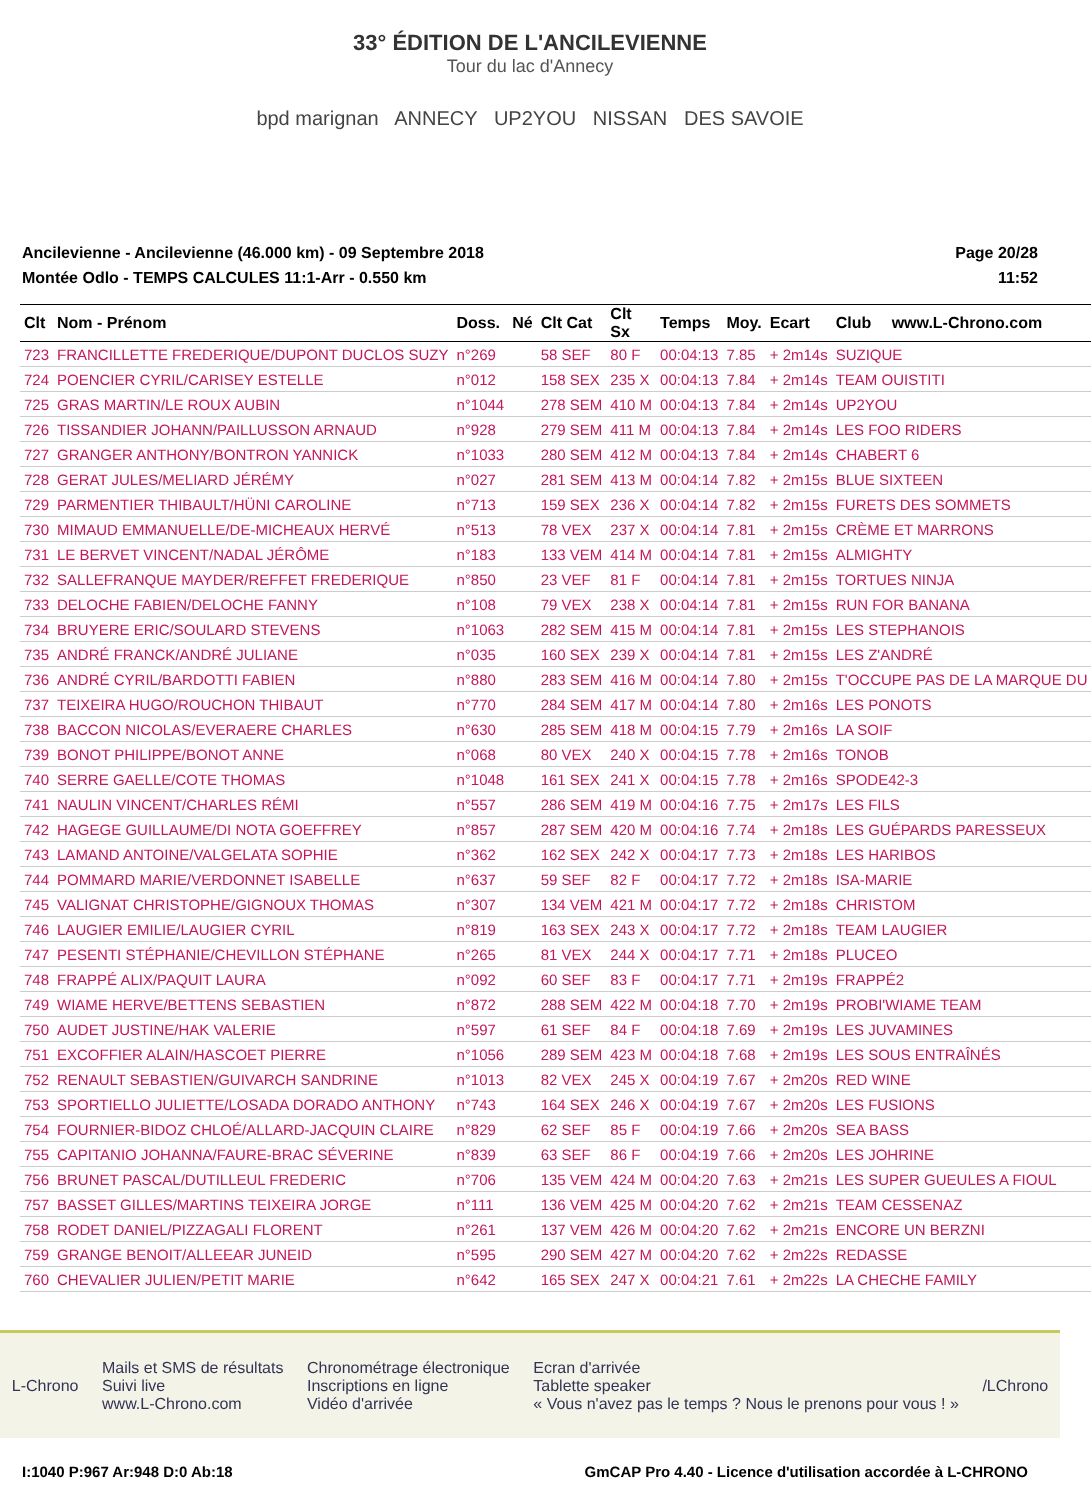33° ÉDITION DE L'ANCILEVIENNE
Tour du lac d'Annecy
bpd marignan ANNECY UP2YOU NISSAN DES SAVOIE
Ancilevienne - Ancilevienne (46.000 km) - 09 Septembre 2018
Montée Odlo - TEMPS CALCULES 11:1-Arr - 0.550 km
Page 20/28
11:52
| Clt | Nom - Prénom | Doss. | Né | Clt Cat | Clt Sx | Temps | Moy. | Ecart | Club | www.L-Chrono.com |
| --- | --- | --- | --- | --- | --- | --- | --- | --- | --- | --- |
| 723 | FRANCILLETTE FREDERIQUE/DUPONT DUCLOS SUZY | n°269 | | 58 SEF | 80 F | 00:04:13 | 7.85 | + 2m14s | SUZIQUE | |
| 724 | POENCIER CYRIL/CARISEY ESTELLE | n°012 | | 158 SEX | 235 X | 00:04:13 | 7.84 | + 2m14s | TEAM OUISTITI | |
| 725 | GRAS MARTIN/LE ROUX AUBIN | n°1044 | | 278 SEM | 410 M | 00:04:13 | 7.84 | + 2m14s | UP2YOU | |
| 726 | TISSANDIER JOHANN/PAILLUSSON ARNAUD | n°928 | | 279 SEM | 411 M | 00:04:13 | 7.84 | + 2m14s | LES FOO RIDERS | |
| 727 | GRANGER ANTHONY/BONTRON YANNICK | n°1033 | | 280 SEM | 412 M | 00:04:13 | 7.84 | + 2m14s | CHABERT 6 | |
| 728 | GERAT JULES/MELIARD JÉRÉMY | n°027 | | 281 SEM | 413 M | 00:04:14 | 7.82 | + 2m15s | BLUE SIXTEEN | |
| 729 | PARMENTIER THIBAULT/HÜNI CAROLINE | n°713 | | 159 SEX | 236 X | 00:04:14 | 7.82 | + 2m15s | FURETS DES SOMMETS | |
| 730 | MIMAUD EMMANUELLE/DE-MICHEAUX HERVÉ | n°513 | | 78 VEX | 237 X | 00:04:14 | 7.81 | + 2m15s | CRÈME ET MARRONS | |
| 731 | LE BERVET VINCENT/NADAL JÉRÔME | n°183 | | 133 VEM | 414 M | 00:04:14 | 7.81 | + 2m15s | ALMIGHTY | |
| 732 | SALLEFRANQUE MAYDER/REFFET FREDERIQUE | n°850 | | 23 VEF | 81 F | 00:04:14 | 7.81 | + 2m15s | TORTUES NINJA | |
| 733 | DELOCHE FABIEN/DELOCHE FANNY | n°108 | | 79 VEX | 238 X | 00:04:14 | 7.81 | + 2m15s | RUN FOR BANANA | |
| 734 | BRUYERE ERIC/SOULARD STEVENS | n°1063 | | 282 SEM | 415 M | 00:04:14 | 7.81 | + 2m15s | LES STEPHANOIS | |
| 735 | ANDRÉ FRANCK/ANDRÉ JULIANE | n°035 | | 160 SEX | 239 X | 00:04:14 | 7.81 | + 2m15s | LES Z'ANDRÉ | |
| 736 | ANDRÉ CYRIL/BARDOTTI FABIEN | n°880 | | 283 SEM | 416 M | 00:04:14 | 7.80 | + 2m15s | T'OCCUPE PAS DE LA MARQUE DU | |
| 737 | TEIXEIRA HUGO/ROUCHON THIBAUT | n°770 | | 284 SEM | 417 M | 00:04:14 | 7.80 | + 2m16s | LES PONOTS | |
| 738 | BACCON NICOLAS/EVERAERE CHARLES | n°630 | | 285 SEM | 418 M | 00:04:15 | 7.79 | + 2m16s | LA SOIF | |
| 739 | BONOT PHILIPPE/BONOT ANNE | n°068 | | 80 VEX | 240 X | 00:04:15 | 7.78 | + 2m16s | TONOB | |
| 740 | SERRE GAELLE/COTE THOMAS | n°1048 | | 161 SEX | 241 X | 00:04:15 | 7.78 | + 2m16s | SPODE42-3 | |
| 741 | NAULIN VINCENT/CHARLES RÉMI | n°557 | | 286 SEM | 419 M | 00:04:16 | 7.75 | + 2m17s | LES FILS | |
| 742 | HAGEGE GUILLAUME/DI NOTA GOEFFREY | n°857 | | 287 SEM | 420 M | 00:04:16 | 7.74 | + 2m18s | LES GUÉPARDS PARESSEUX | |
| 743 | LAMAND ANTOINE/VALGELATA SOPHIE | n°362 | | 162 SEX | 242 X | 00:04:17 | 7.73 | + 2m18s | LES HARIBOS | |
| 744 | POMMARD MARIE/VERDONNET ISABELLE | n°637 | | 59 SEF | 82 F | 00:04:17 | 7.72 | + 2m18s | ISA-MARIE | |
| 745 | VALIGNAT CHRISTOPHE/GIGNOUX THOMAS | n°307 | | 134 VEM | 421 M | 00:04:17 | 7.72 | + 2m18s | CHRISTOM | |
| 746 | LAUGIER EMILIE/LAUGIER CYRIL | n°819 | | 163 SEX | 243 X | 00:04:17 | 7.72 | + 2m18s | TEAM LAUGIER | |
| 747 | PESENTI STÉPHANIE/CHEVILLON STÉPHANE | n°265 | | 81 VEX | 244 X | 00:04:17 | 7.71 | + 2m18s | PLUCEO | |
| 748 | FRAPPÉ ALIX/PAQUIT LAURA | n°092 | | 60 SEF | 83 F | 00:04:17 | 7.71 | + 2m19s | FRAPPÉ2 | |
| 749 | WIAME HERVE/BETTENS SEBASTIEN | n°872 | | 288 SEM | 422 M | 00:04:18 | 7.70 | + 2m19s | PROBI'WIAME TEAM | |
| 750 | AUDET JUSTINE/HAK VALERIE | n°597 | | 61 SEF | 84 F | 00:04:18 | 7.69 | + 2m19s | LES JUVAMINES | |
| 751 | EXCOFFIER ALAIN/HASCOET PIERRE | n°1056 | | 289 SEM | 423 M | 00:04:18 | 7.68 | + 2m19s | LES SOUS ENTRAÎNÉS | |
| 752 | RENAULT SEBASTIEN/GUIVARCH SANDRINE | n°1013 | | 82 VEX | 245 X | 00:04:19 | 7.67 | + 2m20s | RED WINE | |
| 753 | SPORTIELLO JULIETTE/LOSADA DORADO ANTHONY | n°743 | | 164 SEX | 246 X | 00:04:19 | 7.67 | + 2m20s | LES FUSIONS | |
| 754 | FOURNIER-BIDOZ CHLOÉ/ALLARD-JACQUIN CLAIRE | n°829 | | 62 SEF | 85 F | 00:04:19 | 7.66 | + 2m20s | SEA BASS | |
| 755 | CAPITANIO JOHANNA/FAURE-BRAC SÉVERINE | n°839 | | 63 SEF | 86 F | 00:04:19 | 7.66 | + 2m20s | LES JOHRINE | |
| 756 | BRUNET PASCAL/DUTILLEUL FREDERIC | n°706 | | 135 VEM | 424 M | 00:04:20 | 7.63 | + 2m21s | LES SUPER GUEULES A FIOUL | |
| 757 | BASSET GILLES/MARTINS TEIXEIRA JORGE | n°111 | | 136 VEM | 425 M | 00:04:20 | 7.62 | + 2m21s | TEAM CESSENAZ | |
| 758 | RODET DANIEL/PIZZAGALI FLORENT | n°261 | | 137 VEM | 426 M | 00:04:20 | 7.62 | + 2m21s | ENCORE UN BERZNI | |
| 759 | GRANGE BENOIT/ALLEEAR JUNEID | n°595 | | 290 SEM | 427 M | 00:04:20 | 7.62 | + 2m22s | REDASSE | |
| 760 | CHEVALIER JULIEN/PETIT MARIE | n°642 | | 165 SEX | 247 X | 00:04:21 | 7.61 | + 2m22s | LA CHECHE FAMILY | |
L-Chrono
Mails et SMS de résultats
Suivi live
www.L-Chrono.com
Chronométrage électronique
Inscriptions en ligne
Vidéo d'arrivée
Ecran d'arrivée
Tablette speaker
« Vous n'avez pas le temps ? Nous le prenons pour vous ! »
/LChrono
I:1040 P:967 Ar:948 D:0 Ab:18 GmCAP Pro 4.40 - Licence d'utilisation accordée à L-CHRONO